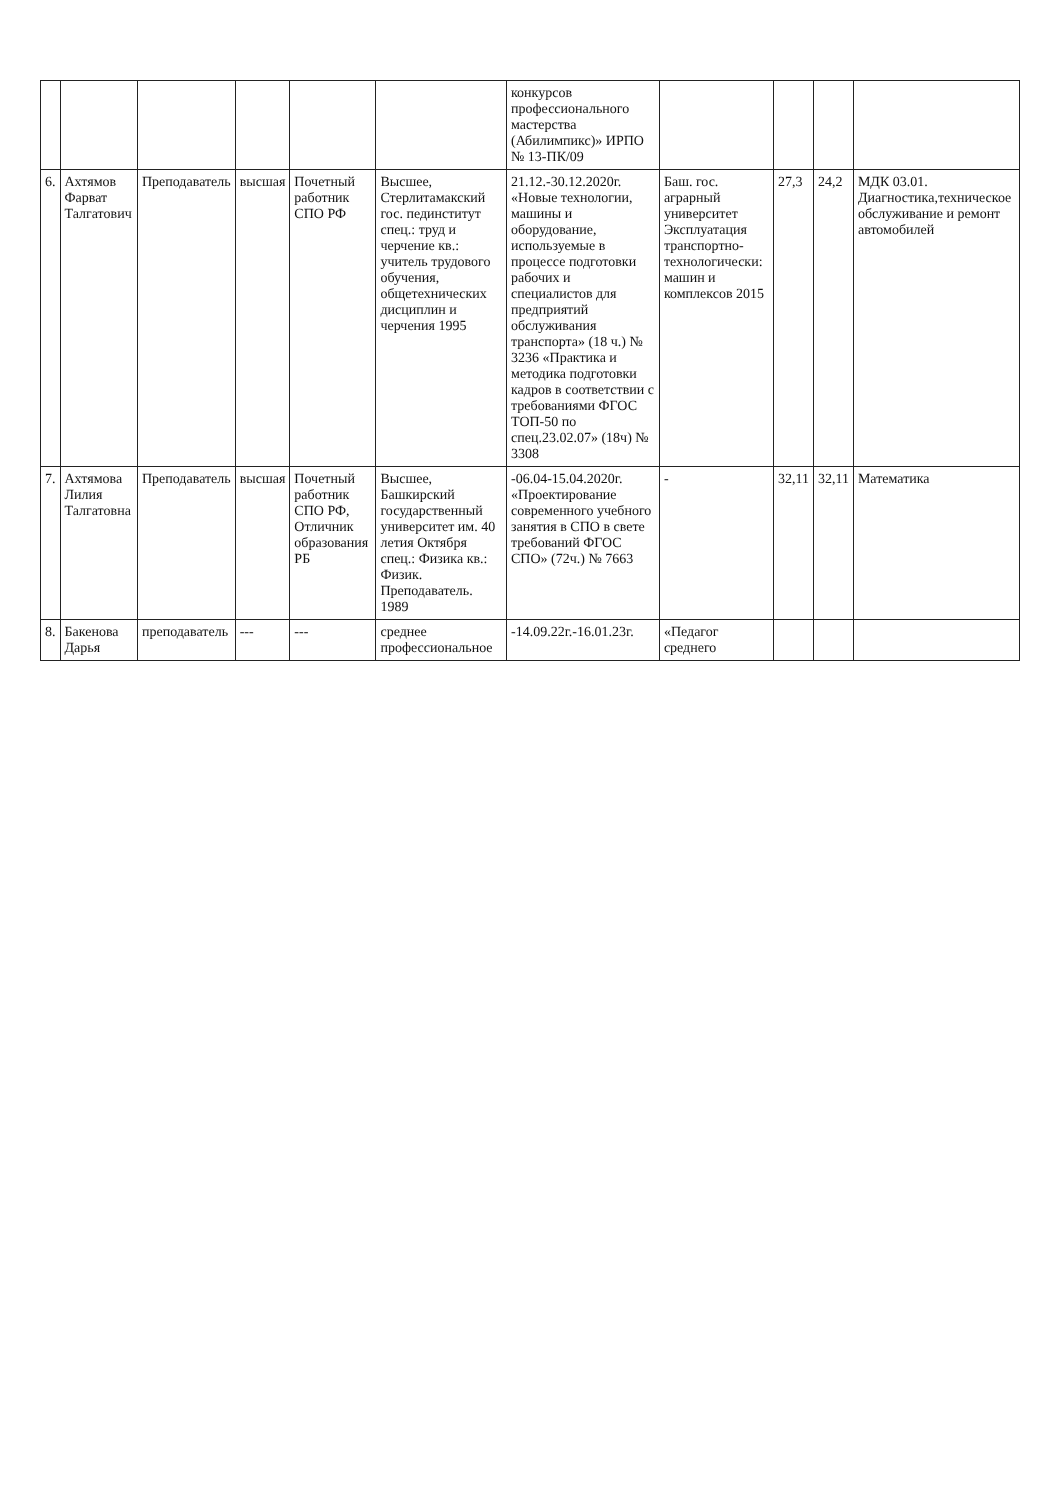| | | | | | | конкурсов профессионального мастерства (Абилимпикс)» ИРПО № 13-ПК/09 | | | | |
| 6. | Ахтямов Фарват Талгатович | Преподаватель | высшая | Почетный работник СПО РФ | Высшее, Стерлитамакский гос. пединститут спец.: труд и черчение кв.: учитель трудового обучения, общетехнических дисциплин и черчения 1995 | 21.12.-30.12.2020г. «Новые технологии, машины и оборудование, используемые в процессе подготовки рабочих и специалистов для предприятий обслуживания транспорта» (18 ч.) № 3236 «Практика и методика подготовки кадров в соответствии с требованиями ФГОС ТОП-50 по спец.23.02.07» (18ч) № 3308 | Баш. гос. аграрный университет Эксплуатация транспортно-технологически: машин и комплексов 2015 | 27,3 | 24,2 | МДК 03.01. Диагностика,техническое обслуживание и ремонт автомобилей |
| 7. | Ахтямова Лилия Талгатовна | Преподаватель | высшая | Почетный работник СПО РФ, Отличник образования РБ | Высшее, Башкирский государственный университет им. 40 летия Октября спец.: Физика кв.: Физик. Преподаватель. 1989 | -06.04-15.04.2020г. «Проектирование современного учебного занятия в СПО в свете требований ФГОС СПО» (72ч.) № 7663 | - | 32,11 | 32,11 | Математика |
| 8. | Бакенова Дарья | преподаватель | --- | --- | среднее профессиональное | -14.09.22г.-16.01.23г. | «Педагог среднего | | | |